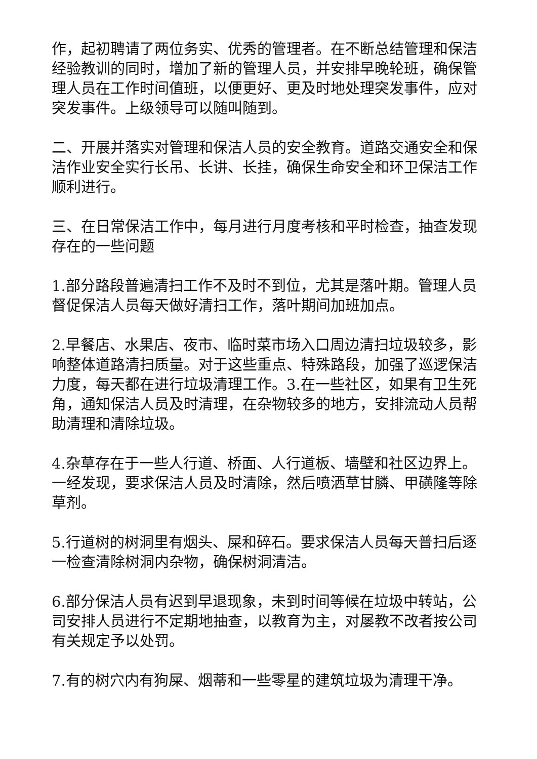作，起初聘请了两位务实、优秀的管理者。在不断总结管理和保洁经验教训的同时，增加了新的管理人员，并安排早晚轮班，确保管理人员在工作时间值班，以便更好、更及时地处理突发事件，应对突发事件。上级领导可以随叫随到。
二、开展并落实对管理和保洁人员的安全教育。道路交通安全和保洁作业安全实行长吊、长讲、长挂，确保生命安全和环卫保洁工作顺利进行。
三、在日常保洁工作中，每月进行月度考核和平时检查，抽查发现存在的一些问题
1.部分路段普遍清扫工作不及时不到位，尤其是落叶期。管理人员督促保洁人员每天做好清扫工作，落叶期间加班加点。
2.早餐店、水果店、夜市、临时菜市场入口周边清扫垃圾较多，影响整体道路清扫质量。对于这些重点、特殊路段，加强了巡逻保洁力度，每天都在进行垃圾清理工作。3.在一些社区，如果有卫生死角，通知保洁人员及时清理，在杂物较多的地方，安排流动人员帮助清理和清除垃圾。
4.杂草存在于一些人行道、桥面、人行道板、墙壁和社区边界上。一经发现，要求保洁人员及时清除，然后喷洒草甘膦、甲磺隆等除草剂。
5.行道树的树洞里有烟头、屎和碎石。要求保洁人员每天普扫后逐一检查清除树洞内杂物，确保树洞清洁。
6.部分保洁人员有迟到早退现象，未到时间等候在垃圾中转站，公司安排人员进行不定期地抽查，以教育为主，对屡教不改者按公司有关规定予以处罚。
7.有的树穴内有狗屎、烟蒂和一些零星的建筑垃圾为清理干净。